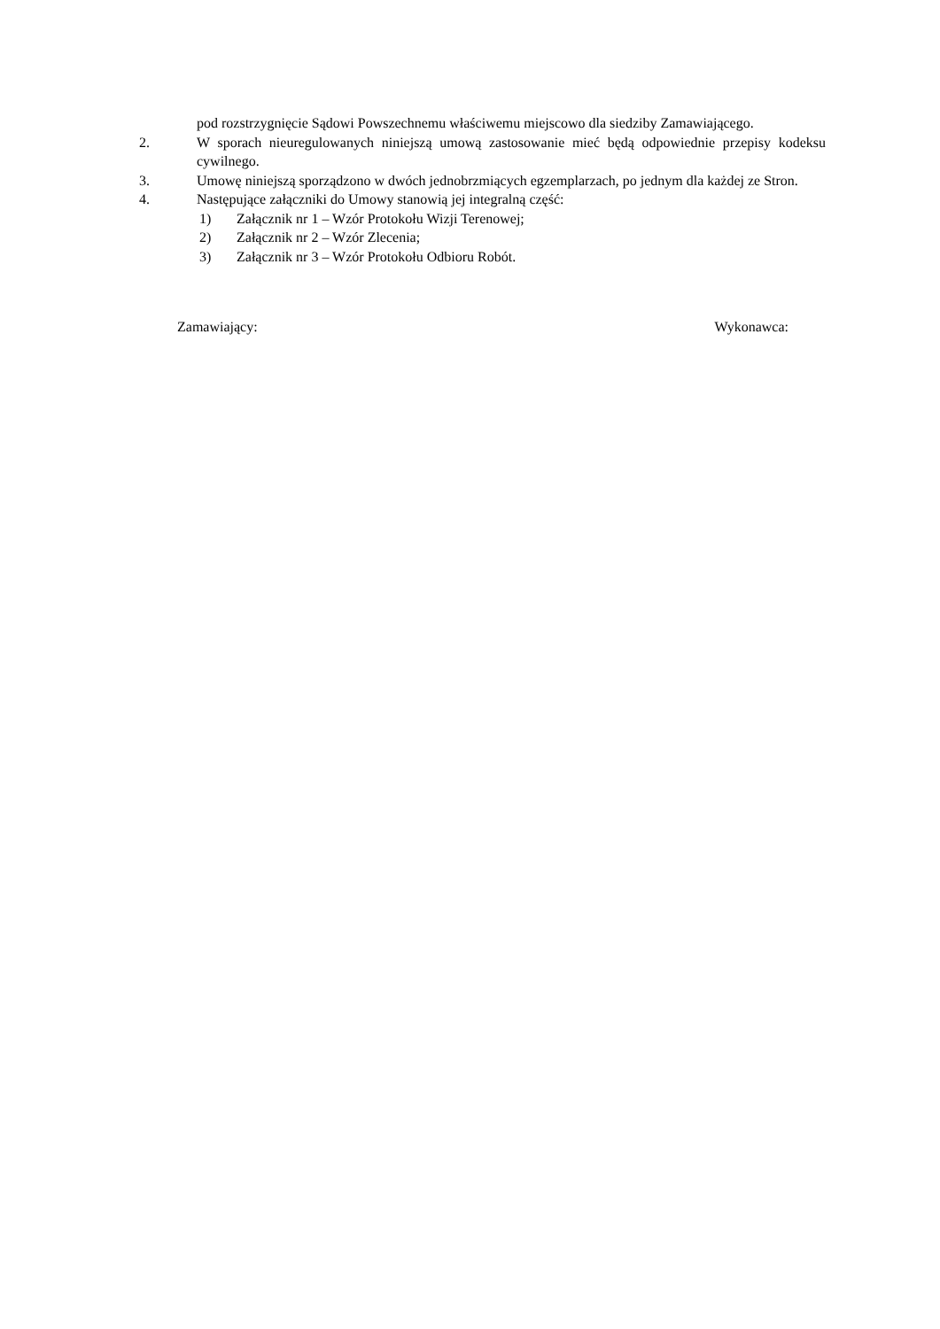pod rozstrzygnięcie Sądowi Powszechnemu właściwemu miejscowo dla siedziby Zamawiającego.
2. W sporach nieuregulowanych niniejszą umową zastosowanie mieć będą odpowiednie przepisy kodeksu cywilnego.
3. Umowę niniejszą sporządzono w dwóch jednobrzmiących egzemplarzach, po jednym dla każdej ze Stron.
4. Następujące załączniki do Umowy stanowią jej integralną część:
1) Załącznik nr 1 – Wzór Protokołu Wizji Terenowej;
2) Załącznik nr 2 – Wzór Zlecenia;
3) Załącznik nr 3 – Wzór Protokołu Odbioru Robót.
Zamawiający: Wykonawca: